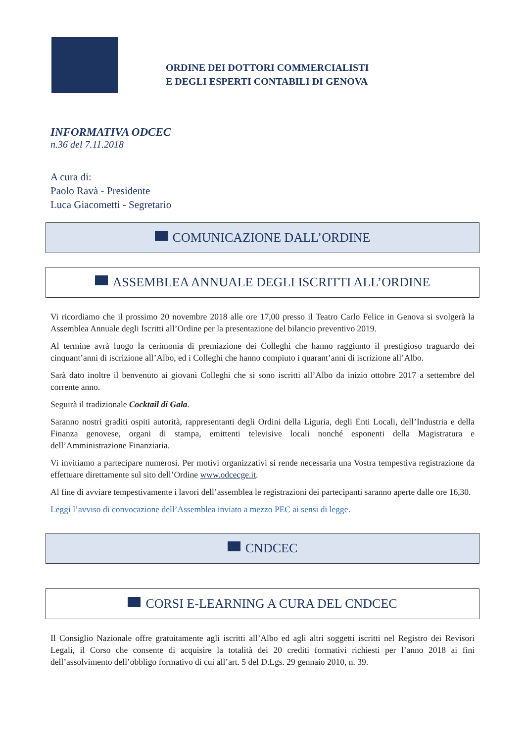ORDINE DEI DOTTORI COMMERCIALISTI
E DEGLI ESPERTI CONTABILI DI GENOVA
INFORMATIVA ODCEC
n.36 del 7.11.2018
A cura di:
Paolo Ravà - Presidente
Luca Giacometti - Segretario
COMUNICAZIONE DALL’ORDINE
ASSEMBLEA ANNUALE DEGLI ISCRITTI ALL’ORDINE
Vi ricordiamo che il prossimo 20 novembre 2018 alle ore 17,00 presso il Teatro Carlo Felice in Genova si svolgerà la Assemblea Annuale degli Iscritti all’Ordine per la presentazione del bilancio preventivo 2019.
Al termine avrà luogo la cerimonia di premiazione dei Colleghi che hanno raggiunto il prestigioso traguardo dei cinquant’anni di iscrizione all’Albo, ed i Colleghi che hanno compiuto i quarant’anni di iscrizione all’Albo.
Sarà dato inoltre il benvenuto ai giovani Colleghi che si sono iscritti all’Albo da inizio ottobre 2017 a settembre del corrente anno.
Seguirà il tradizionale Cocktail di Gala.
Saranno nostri graditi ospiti autorità, rappresentanti degli Ordini della Liguria, degli Enti Locali, dell’Industria e della Finanza genovese, organi di stampa, emittenti televisive locali nonché esponenti della Magistratura e dell’Amministrazione Finanziaria.
Vi invitiamo a partecipare numerosi. Per motivi organizzativi si rende necessaria una Vostra tempestiva registrazione da effettuare direttamente sul sito dell’Ordine www.odcecge.it.
Al fine di avviare tempestivamente i lavori dell’assemblea le registrazioni dei partecipanti saranno aperte dalle ore 16,30.
Leggi l’avviso di convocazione dell’Assemblea inviato a mezzo PEC ai sensi di legge.
CNDCEC
CORSI E-LEARNING A CURA DEL CNDCEC
Il Consiglio Nazionale offre gratuitamente agli iscritti all’Albo ed agli altri soggetti iscritti nel Registro dei Revisori Legali, il Corso che consente di acquisire la totalità dei 20 crediti formativi richiesti per l’anno 2018 ai fini dell’assolvimento dell’obbligo formativo di cui all’art. 5 del D.Lgs. 29 gennaio 2010, n. 39.